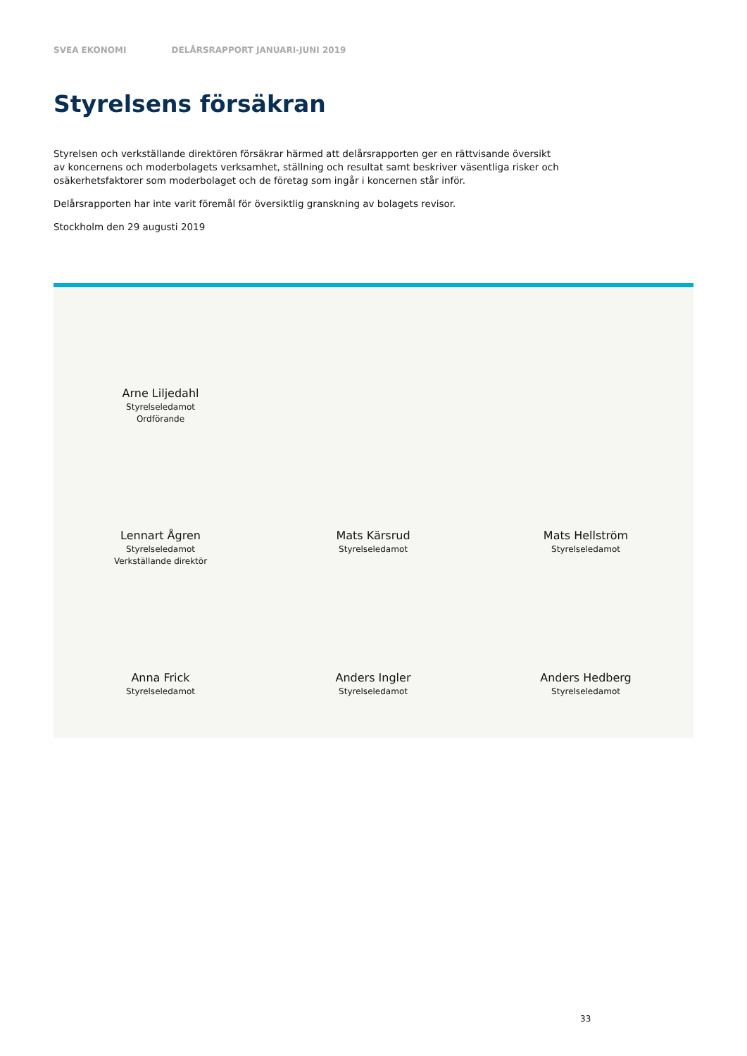SVEA EKONOMI DELÅRSRAPPORT JANUARI-JUNI 2019
Styrelsens försäkran
Styrelsen och verkställande direktören försäkrar härmed att delårsrapporten ger en rättvisande översikt av koncernens och moderbolagets verksamhet, ställning och resultat samt beskriver väsentliga risker och osäkerhetsfaktorer som moderbolaget och de företag som ingår i koncernen står inför.
Delårsrapporten har inte varit föremål för översiktlig granskning av bolagets revisor.
Stockholm den 29 augusti 2019
Arne Liljedahl
Styrelseledamot
Ordförande
Lennart Ågren
Styrelseledamot
Verkställande direktör
Mats Kärsrud
Styrelseledamot
Mats Hellström
Styrelseledamot
Anna Frick
Styrelseledamot
Anders Ingler
Styrelseledamot
Anders Hedberg
Styrelseledamot
33